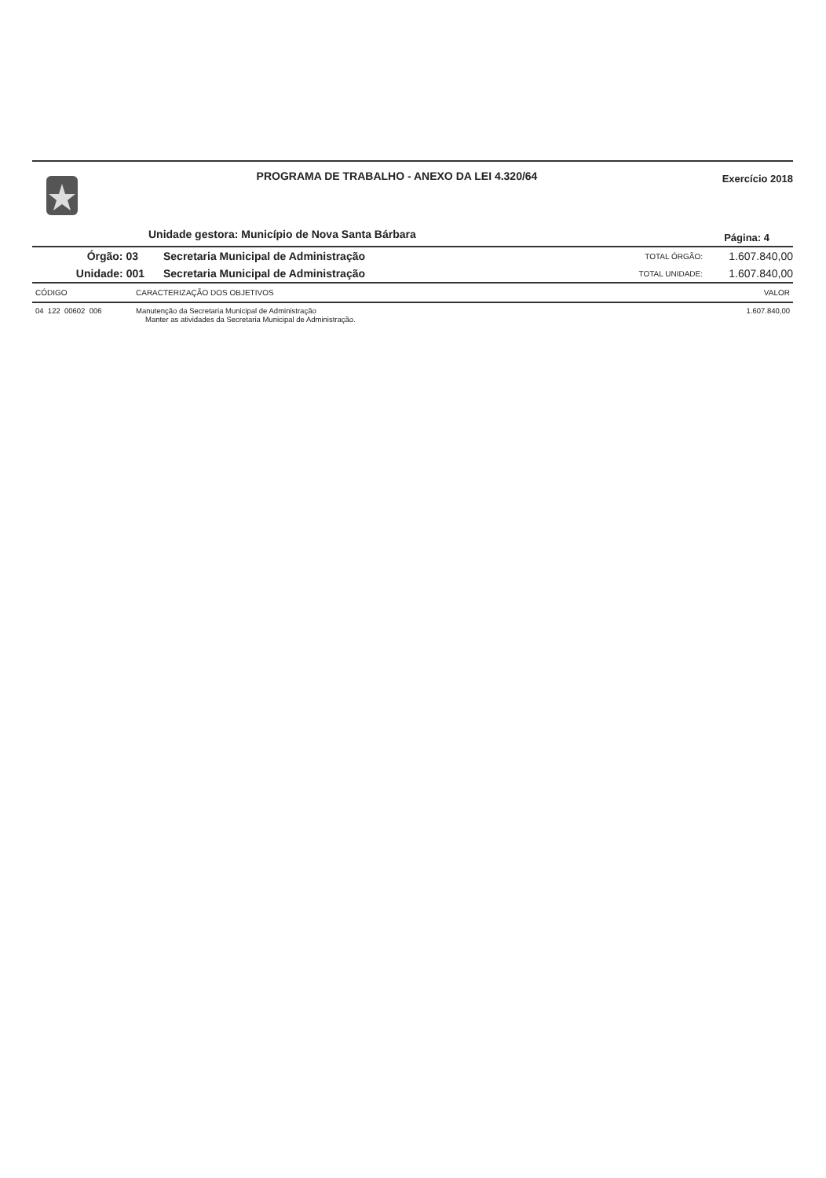PROGRAMA DE TRABALHO - ANEXO DA LEI 4.320/64
Unidade gestora: Município de Nova Santa Bárbara
Exercício 2018
Página: 4
| Órgão: 03 | Secretaria Municipal de Administração | TOTAL ÓRGÃO: | 1.607.840,00 |
| Unidade: 001 | Secretaria Municipal de Administração | TOTAL UNIDADE: | 1.607.840,00 |
| CÓDIGO | CARACTERIZAÇÃO DOS OBJETIVOS | VALOR |
| 04 122 00602 006 | Manutenção da Secretaria Municipal de Administração Manter as atividades da Secretaria Municipal de Administração. | 1.607.840,00 |